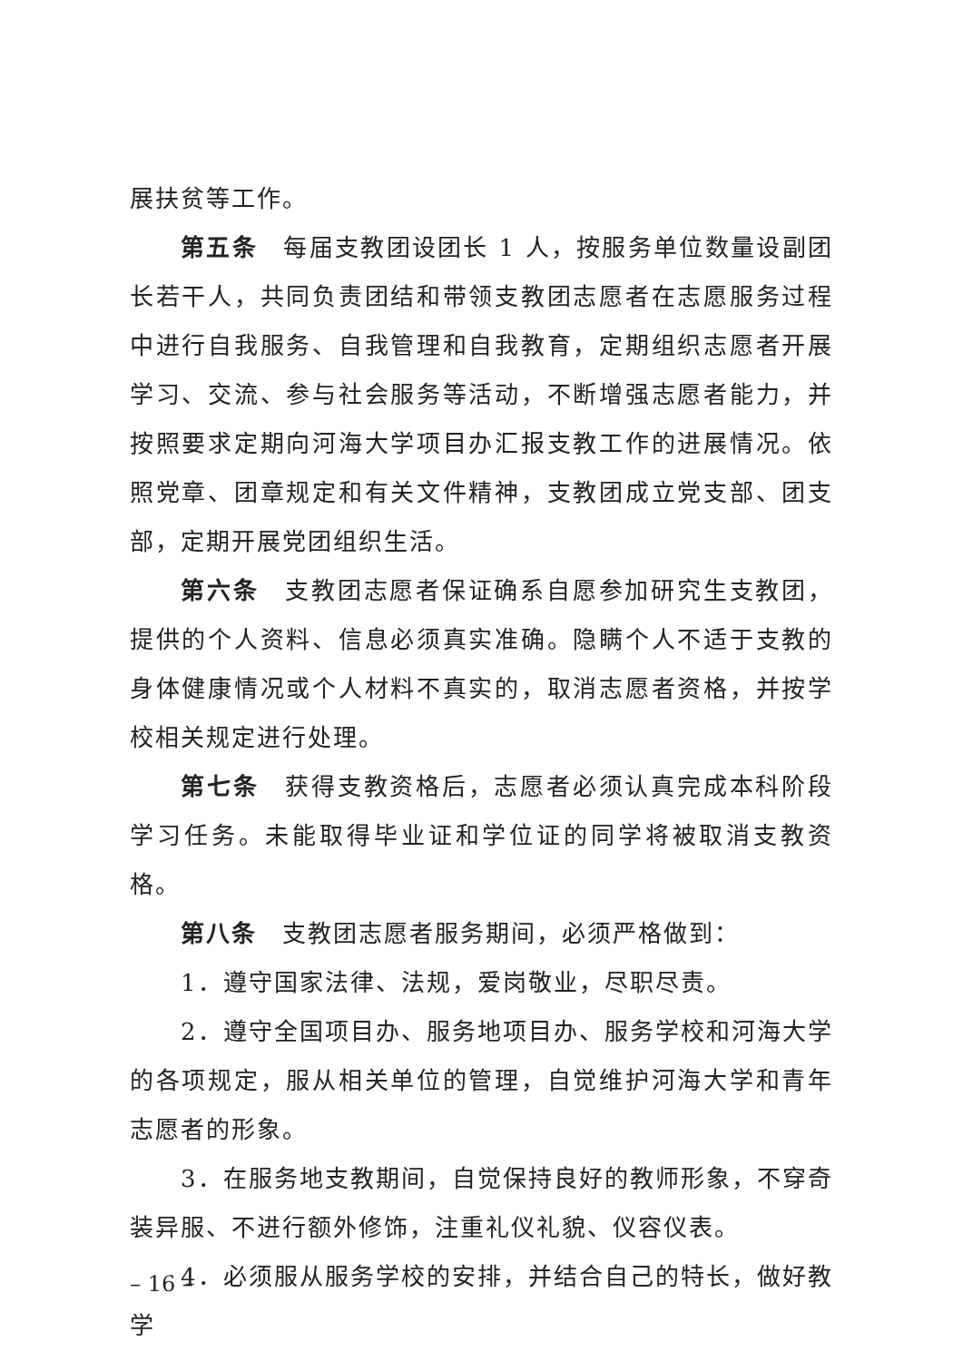展扶贫等工作。
第五条　每届支教团设团长 1 人，按服务单位数量设副团长若干人，共同负责团结和带领支教团志愿者在志愿服务过程中进行自我服务、自我管理和自我教育，定期组织志愿者开展学习、交流、参与社会服务等活动，不断增强志愿者能力，并按照要求定期向河海大学项目办汇报支教工作的进展情况。依照党章、团章规定和有关文件精神，支教团成立党支部、团支部，定期开展党团组织生活。
第六条　支教团志愿者保证确系自愿参加研究生支教团，提供的个人资料、信息必须真实准确。隐瞒个人不适于支教的身体健康情况或个人材料不真实的，取消志愿者资格，并按学校相关规定进行处理。
第七条　获得支教资格后，志愿者必须认真完成本科阶段学习任务。未能取得毕业证和学位证的同学将被取消支教资格。
第八条　支教团志愿者服务期间，必须严格做到：
1．遵守国家法律、法规，爱岗敬业，尽职尽责。
2．遵守全国项目办、服务地项目办、服务学校和河海大学的各项规定，服从相关单位的管理，自觉维护河海大学和青年志愿者的形象。
3．在服务地支教期间，自觉保持良好的教师形象，不穿奇装异服、不进行额外修饰，注重礼仪礼貌、仪容仪表。
4．必须服从服务学校的安排，并结合自己的特长，做好教学
– 16 –